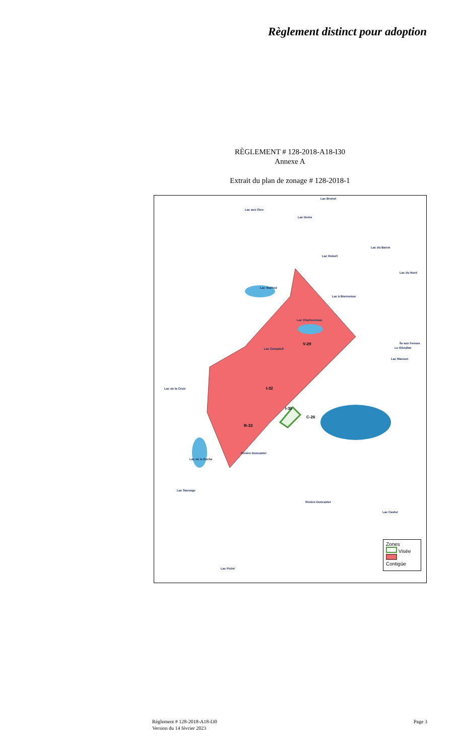Règlement distinct pour adoption
RÈGLEMENT # 128-2018-A18-I30
Annexe A
Extrait du plan de zonage # 128-2018-1
Lac Brunet
Lac aux Oies
Lac Denis
Lac du Baron
Lac Hubert
Lac du Nord
Lac Walfred
Lac à Bienvenue
Lac Charbonneau
Île aux Fesses
Le Gibraltar Lac Campbell
Lac Masson
Lac de la Croix
Rivière Doncaster
Lac de la Roche
Lac Sauvage
Rivière Doncaster
Lac Castor
Lac Piché
V-29
I-32
I-30
C-26
R-33
Zones
Visée
Contigüe
Règlement # 128-2018-A18-I30
Version du 14 février 2023
Page 3